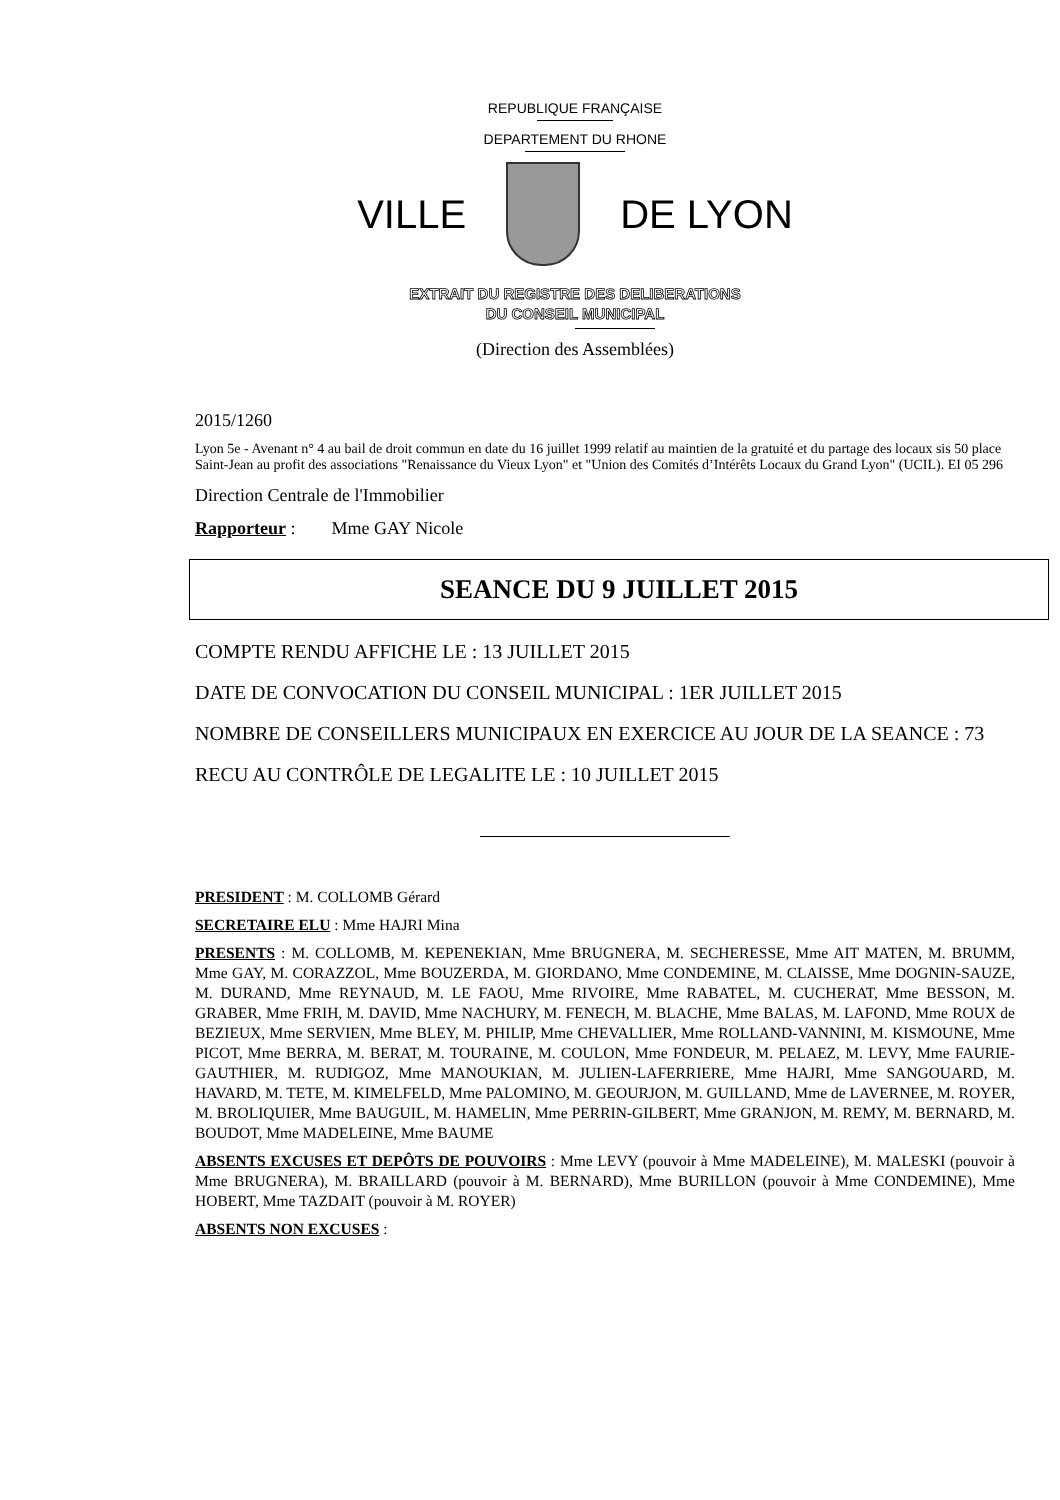REPUBLIQUE FRANÇAISE
DEPARTEMENT DU RHONE
VILLE DE LYON
EXTRAIT DU REGISTRE DES DELIBERATIONS
DU CONSEIL MUNICIPAL
(Direction des Assemblées)
2015/1260
Lyon 5e - Avenant n° 4 au bail de droit commun en date du 16 juillet 1999 relatif au maintien de la gratuité et du partage des locaux sis 50 place Saint-Jean au profit des associations "Renaissance du Vieux Lyon" et "Union des Comités d’Intérêts Locaux du Grand Lyon" (UCIL). EI 05 296
Direction Centrale de l'Immobilier
Rapporteur : Mme GAY Nicole
SEANCE DU 9 JUILLET 2015
COMPTE RENDU AFFICHE LE : 13 JUILLET 2015
DATE DE CONVOCATION DU CONSEIL MUNICIPAL : 1ER JUILLET 2015
NOMBRE DE CONSEILLERS MUNICIPAUX EN EXERCICE AU JOUR DE LA SEANCE : 73
RECU AU CONTRÔLE DE LEGALITE LE : 10 JUILLET 2015
PRESIDENT : M. COLLOMB Gérard
SECRETAIRE ELU : Mme HAJRI Mina
PRESENTS : M. COLLOMB, M. KEPENEKIAN, Mme BRUGNERA, M. SECHERESSE, Mme AIT MATEN, M. BRUMM, Mme GAY, M. CORAZZOL, Mme BOUZERDA, M. GIORDANO, Mme CONDEMINE, M. CLAISSE, Mme DOGNIN-SAUZE, M. DURAND, Mme REYNAUD, M. LE FAOU, Mme RIVOIRE, Mme RABATEL, M. CUCHERAT, Mme BESSON, M. GRABER, Mme FRIH, M. DAVID, Mme NACHURY, M. FENECH, M. BLACHE, Mme BALAS, M. LAFOND, Mme ROUX de BEZIEUX, Mme SERVIEN, Mme BLEY, M. PHILIP, Mme CHEVALLIER, Mme ROLLAND-VANNINI, M. KISMOUNE, Mme PICOT, Mme BERRA, M. BERAT, M. TOURAINE, M. COULON, Mme FONDEUR, M. PELAEZ, M. LEVY, Mme FAURIE-GAUTHIER, M. RUDIGOZ, Mme MANOUKIAN, M. JULIEN-LAFERRIERE, Mme HAJRI, Mme SANGOUARD, M. HAVARD, M. TETE, M. KIMELFELD, Mme PALOMINO, M. GEOURJON, M. GUILLAND, Mme de LAVERNEE, M. ROYER, M. BROLIQUIER, Mme BAUGUIL, M. HAMELIN, Mme PERRIN-GILBERT, Mme GRANJON, M. REMY, M. BERNARD, M. BOUDOT, Mme MADELEINE, Mme BAUME
ABSENTS EXCUSES ET DEPÔTS DE POUVOIRS : Mme LEVY (pouvoir à Mme MADELEINE), M. MALESKI (pouvoir à Mme BRUGNERA), M. BRAILLARD (pouvoir à M. BERNARD), Mme BURILLON (pouvoir à Mme CONDEMINE), Mme HOBERT, Mme TAZDAIT (pouvoir à M. ROYER)
ABSENTS NON EXCUSES :